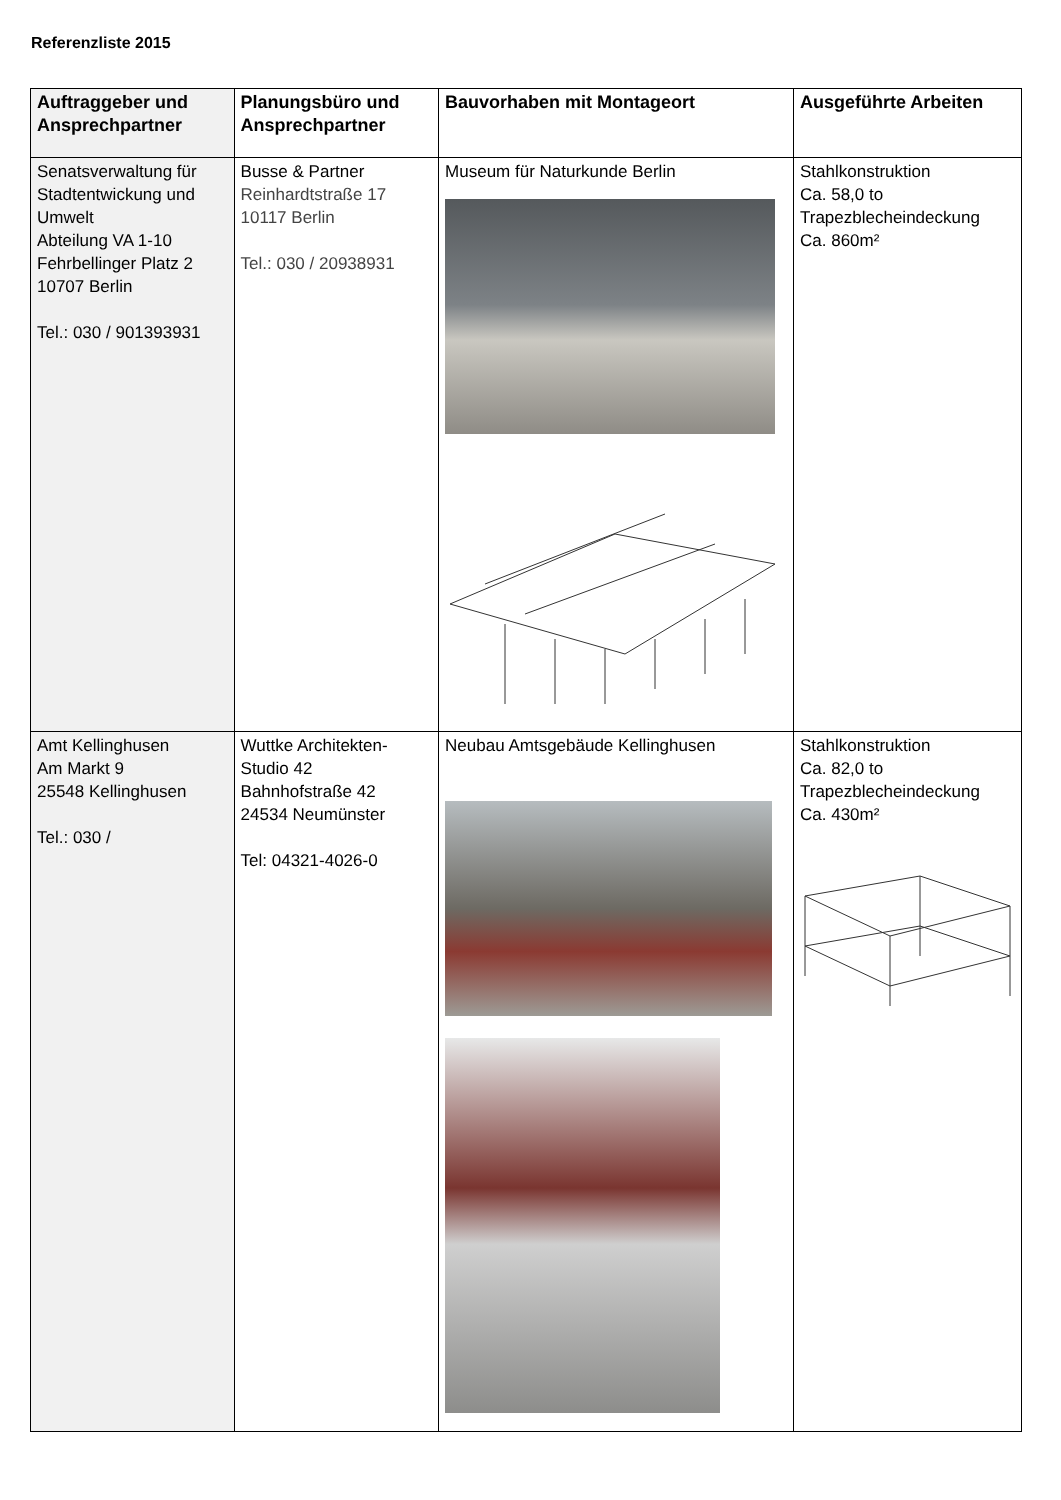Referenzliste 2015
| Auftraggeber und Ansprechpartner | Planungsbüro und Ansprechpartner | Bauvorhaben mit Montageort | Ausgeführte Arbeiten |
| --- | --- | --- | --- |
| Senatsverwaltung für Stadtentwickung und Umwelt Abteilung VA 1-10 Fehrbellinger Platz 2 10707 Berlin Tel.: 030 / 901393931 | Busse & Partner Reinhardtstraße 17 10117 Berlin Tel.: 030 / 20938931 | Museum für Naturkunde Berlin | Stahlkonstruktion Ca. 58,0 to Trapezblecheindeckung Ca. 860m² |
| Amt Kellinghusen Am Markt 9 25548 Kellinghusen Tel.: 030 / | Wuttke Architekten-Studio 42 Bahnhofstraße 42 24534 Neumünster Tel: 04321-4026-0 | Neubau Amtsgebäude Kellinghusen | Stahlkonstruktion Ca. 82,0 to Trapezblecheindeckung Ca. 430m² |